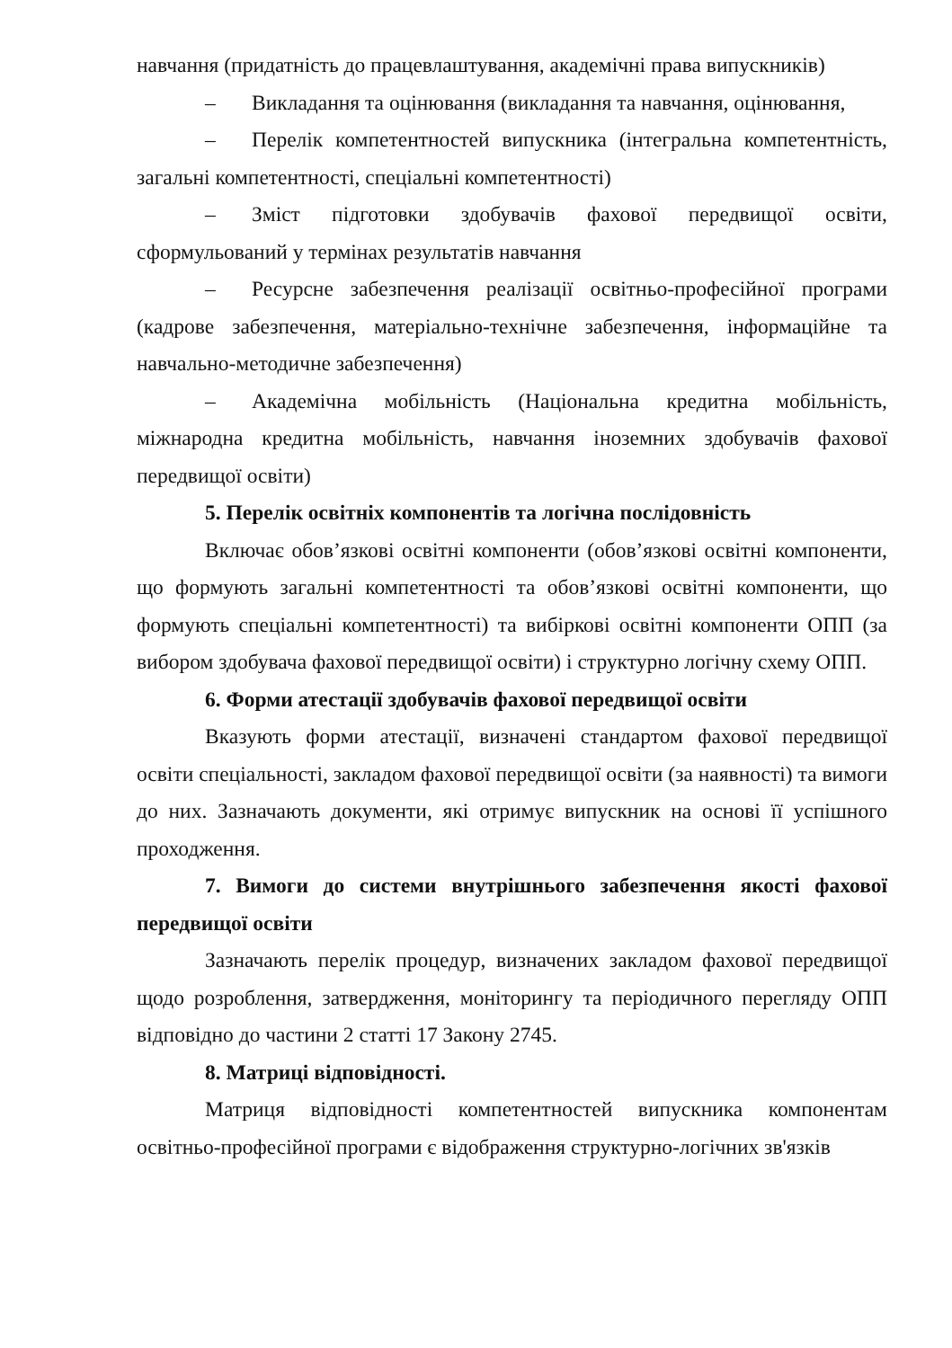навчання (придатність до працевлаштування, академічні права випускників)
– Викладання та оцінювання (викладання та навчання, оцінювання,
– Перелік компетентностей випускника (інтегральна компетентність, загальні компетентності, спеціальні компетентності)
– Зміст підготовки здобувачів фахової передвищої освіти, сформульований у термінах результатів навчання
– Ресурсне забезпечення реалізації освітньо-професійної програми (кадрове забезпечення, матеріально-технічне забезпечення, інформаційне та навчально-методичне забезпечення)
– Академічна мобільність (Національна кредитна мобільність, міжнародна кредитна мобільність, навчання іноземних здобувачів фахової передвищої освіти)
5. Перелік освітніх компонентів та логічна послідовність
Включає обов’язкові освітні компоненти (обов’язкові освітні компоненти, що формують загальні компетентності та обов’язкові освітні компоненти, що формують спеціальні компетентності) та вибіркові освітні компоненти ОПП (за вибором здобувача фахової передвищої освіти) і структурно логічну схему ОПП.
6. Форми атестації здобувачів фахової передвищої освіти
Вказують форми атестації, визначені стандартом фахової передвищої освіти спеціальності, закладом фахової передвищої освіти (за наявності) та вимоги до них. Зазначають документи, які отримує випускник на основі її успішного проходження.
7. Вимоги до системи внутрішнього забезпечення якості фахової передвищої освіти
Зазначають перелік процедур, визначених закладом фахової передвищої щодо розроблення, затвердження, моніторингу та періодичного перегляду ОПП відповідно до частини 2 статті 17 Закону 2745.
8. Матриці відповідності.
Матриця відповідності компетентностей випускника компонентам освітньо-професійної програми є відображення структурно-логічних зв'язків